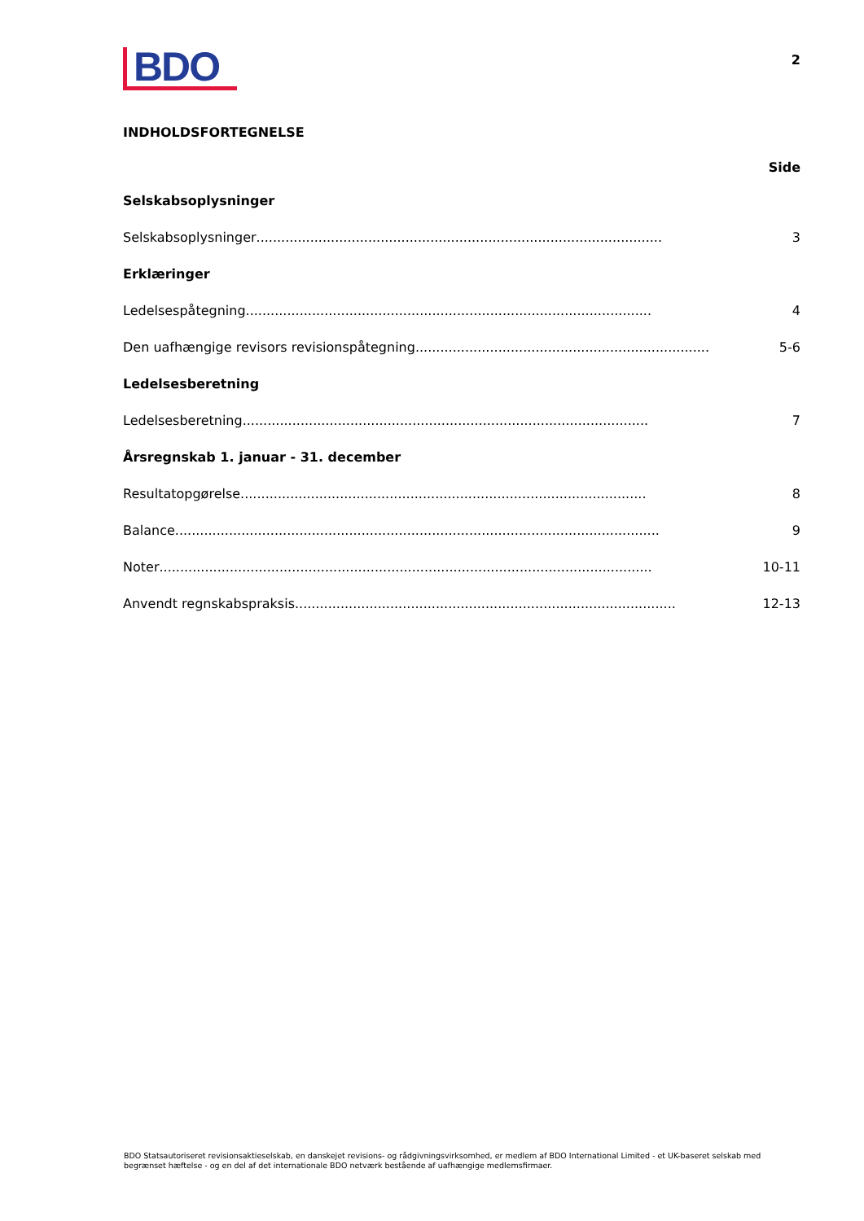BDO
2
INDHOLDSFORTEGNELSE
Side
Selskabsoplysninger
Selskabsoplysninger.................................................................................................. 3
Erklæringer
Ledelsespåtegning.................................................................................................. 4
Den uafhængige revisors revisionspåtegning.................................................................................. 5-6
Ledelsesberetning
Ledelsesberetning.................................................................................................. 7
Årsregnskab 1. januar - 31. december
Resultatopgørelse.................................................................................................. 8
Balance..................................................................................................................... 9
Noter....................................................................................................................... 10-11
Anvendt regnskabspraksis............................................................................................ 12-13
BDO Statsautoriseret revisionsaktieselskab, en danskejet revisions- og rådgivningsvirksomhed, er medlem af BDO International Limited - et UK-baseret selskab med begrænset hæftelse - og en del af det internationale BDO netværk bestående af uafhængige medlemsfirmaer.